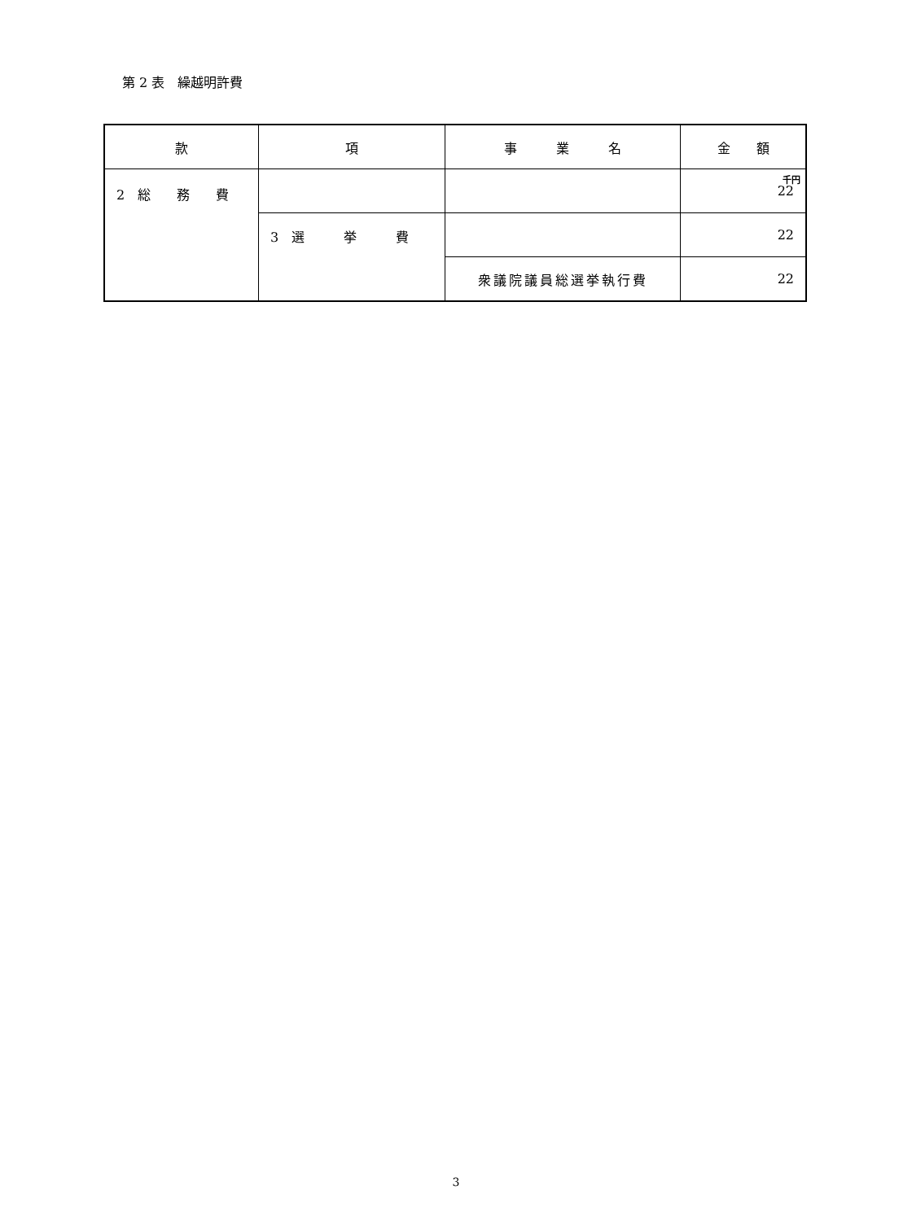第 2 表　繰越明許費
| 款 | 項 | 事 業 名 | 金 額 |
| --- | --- | --- | --- |
| 2 総 務 費 | | | 千円 22 |
| | 3 選 挙 費 | | 22 |
| | | 衆議院議員総選挙執行費 | 22 |
3